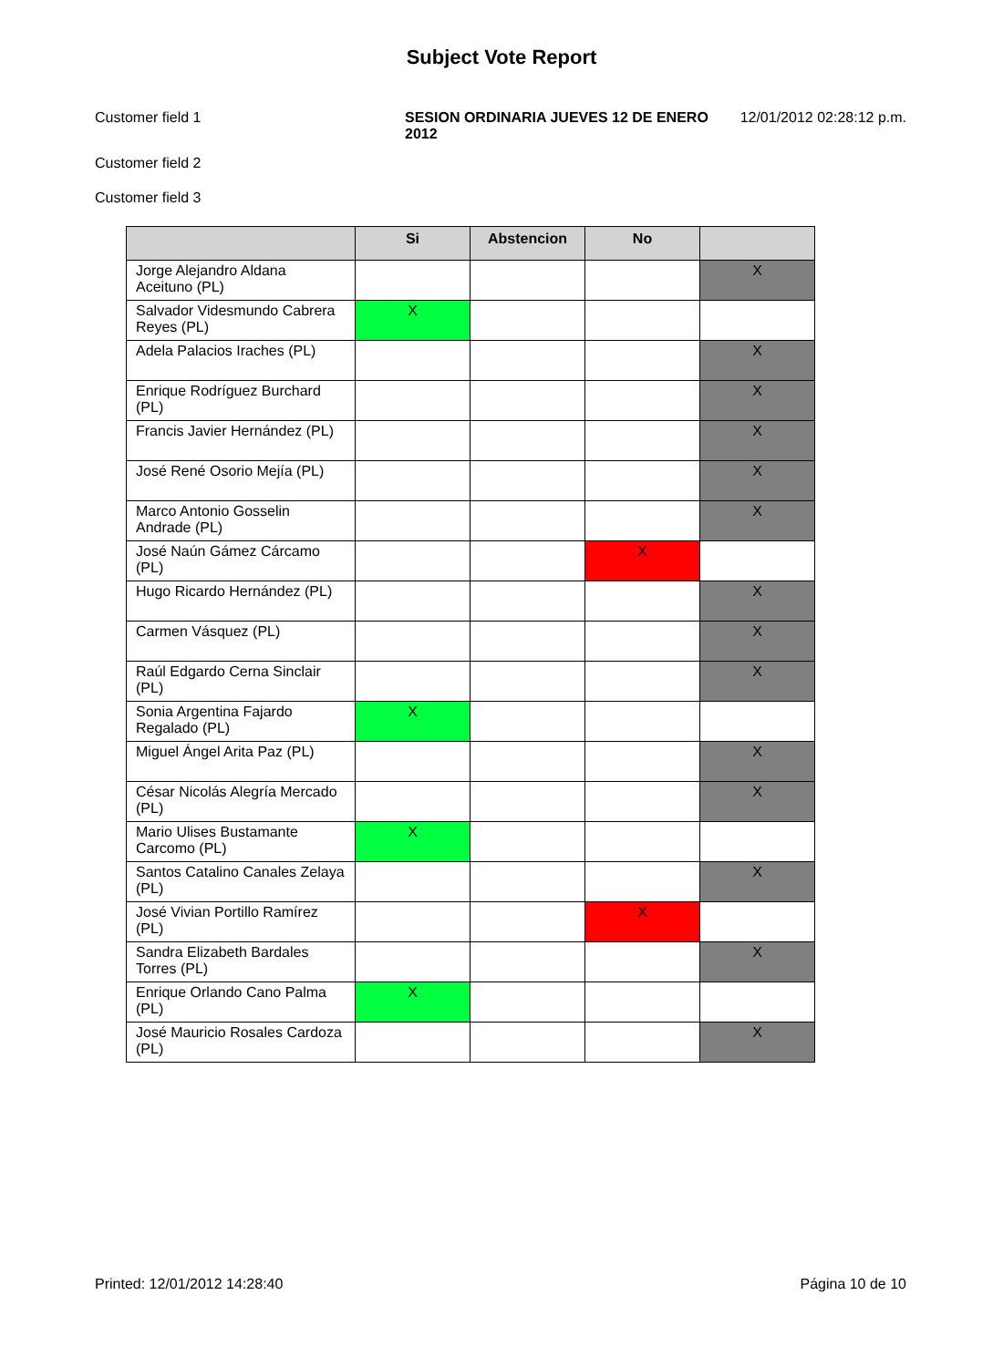Subject Vote Report
Customer field 1 SESION ORDINARIA JUEVES 12 DE ENERO 2012
12/01/2012 02:28:12 p.m.
Customer field 2
Customer field 3
| | Si | Abstencion | No | |
| --- | --- | --- | --- | --- |
| Jorge Alejandro Aldana Aceituno (PL) | | | | X |
| Salvador Videsmundo Cabrera Reyes (PL) | X | | | |
| Adela Palacios Iraches (PL) | | | | X |
| Enrique Rodríguez Burchard (PL) | | | | X |
| Francis Javier Hernández (PL) | | | | X |
| José René Osorio Mejía (PL) | | | | X |
| Marco Antonio Gosselin Andrade (PL) | | | | X |
| José Naún Gámez Cárcamo (PL) | | | X | |
| Hugo Ricardo Hernández (PL) | | | | X |
| Carmen Vásquez (PL) | | | | X |
| Raúl Edgardo Cerna Sinclair (PL) | | | | X |
| Sonia Argentina Fajardo Regalado (PL) | X | | | |
| Miguel Ángel Arita Paz (PL) | | | | X |
| César Nicolás Alegría Mercado (PL) | | | | X |
| Mario Ulises Bustamante Carcomo (PL) | X | | | |
| Santos Catalino Canales Zelaya (PL) | | | | X |
| José Vivian Portillo Ramírez (PL) | | | X | |
| Sandra Elizabeth Bardales Torres (PL) | | | | X |
| Enrique Orlando Cano Palma (PL) | X | | | |
| José Mauricio Rosales Cardoza (PL) | | | | X |
Printed: 12/01/2012 14:28:40 Página 10 de 10